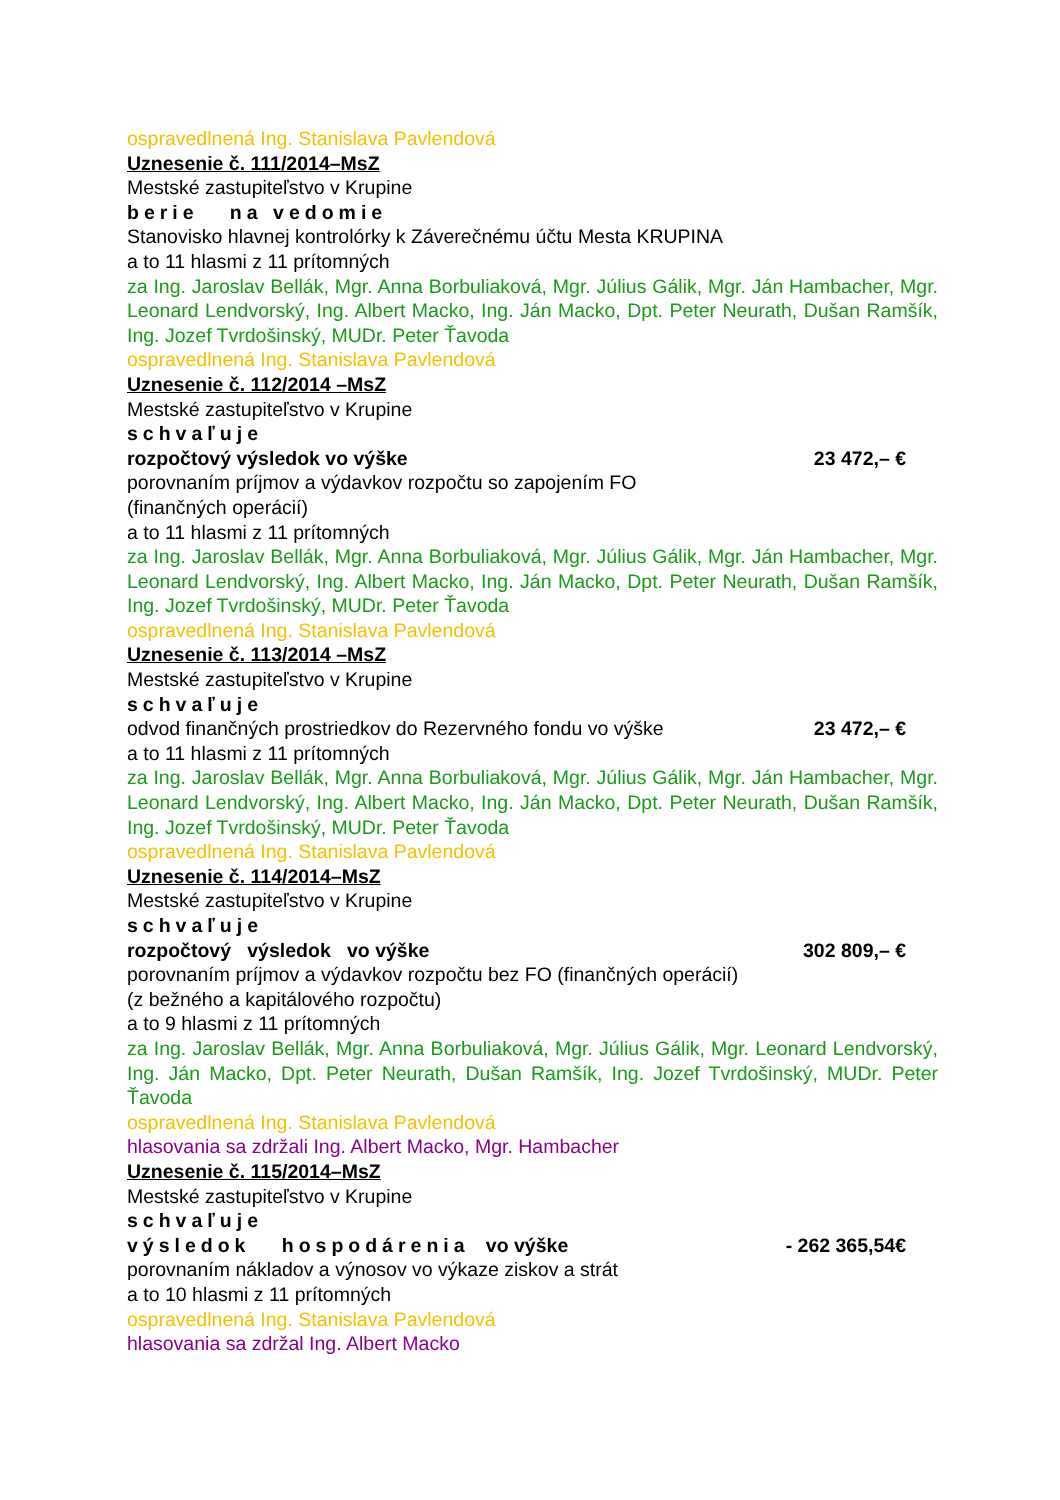ospravedlnená Ing. Stanislava Pavlendová
Uznesenie č. 111/2014–MsZ
Mestské zastupiteľstvo v Krupine
berie na vedomie
Stanovisko hlavnej kontrolórky k Záverečnému účtu Mesta KRUPINA
a to 11 hlasmi z 11 prítomných
za Ing. Jaroslav Bellák, Mgr. Anna Borbuliaková, Mgr. Július Gálik, Mgr. Ján Hambacher, Mgr. Leonard Lendvorský, Ing. Albert Macko, Ing. Ján Macko, Dpt. Peter Neurath, Dušan Ramšík, Ing. Jozef Tvrdošinský, MUDr. Peter Ťavoda
ospravedlnená Ing. Stanislava Pavlendová
Uznesenie č. 112/2014 –MsZ
Mestské zastupiteľstvo v Krupine
schvaľuje
rozpočtový výsledok vo výške 23 472,– €
porovnaním príjmov a výdavkov rozpočtu so zapojením FO
(finančných operácií)
a to 11 hlasmi z 11 prítomných
za Ing. Jaroslav Bellák, Mgr. Anna Borbuliaková, Mgr. Július Gálik, Mgr. Ján Hambacher, Mgr. Leonard Lendvorský, Ing. Albert Macko, Ing. Ján Macko, Dpt. Peter Neurath, Dušan Ramšík, Ing. Jozef Tvrdošinský, MUDr. Peter Ťavoda
ospravedlnená Ing. Stanislava Pavlendová
Uznesenie č. 113/2014 –MsZ
Mestské zastupiteľstvo v Krupine
schvaľuje
odvod finančných prostriedkov do Rezervného fondu vo výške 23 472,– €
a to 11 hlasmi z 11 prítomných
za Ing. Jaroslav Bellák, Mgr. Anna Borbuliaková, Mgr. Július Gálik, Mgr. Ján Hambacher, Mgr. Leonard Lendvorský, Ing. Albert Macko, Ing. Ján Macko, Dpt. Peter Neurath, Dušan Ramšík, Ing. Jozef Tvrdošinský, MUDr. Peter Ťavoda
ospravedlnená Ing. Stanislava Pavlendová
Uznesenie č. 114/2014–MsZ
Mestské zastupiteľstvo v Krupine
schvaľuje
rozpočtový výsledok vo výške 302 809,– €
porovnaním príjmov a výdavkov rozpočtu bez FO (finančných operácií)
(z bežného a kapitálového rozpočtu)
a to 9 hlasmi z 11 prítomných
za Ing. Jaroslav Bellák, Mgr. Anna Borbuliaková, Mgr. Július Gálik, Mgr. Leonard Lendvorský, Ing. Ján Macko, Dpt. Peter Neurath, Dušan Ramšík, Ing. Jozef Tvrdošinský, MUDr. Peter Ťavoda
ospravedlnená Ing. Stanislava Pavlendová
hlasovania sa zdržali Ing. Albert Macko, Mgr. Hambacher
Uznesenie č. 115/2014–MsZ
Mestské zastupiteľstvo v Krupine
schvaľuje
výsledok hospodárenia vo výške - 262 365,54€
porovnaním nákladov a výnosov vo výkaze ziskov a strát
a to 10 hlasmi z 11 prítomných
ospravedlnená Ing. Stanislava Pavlendová
hlasovania sa zdržal Ing. Albert Macko